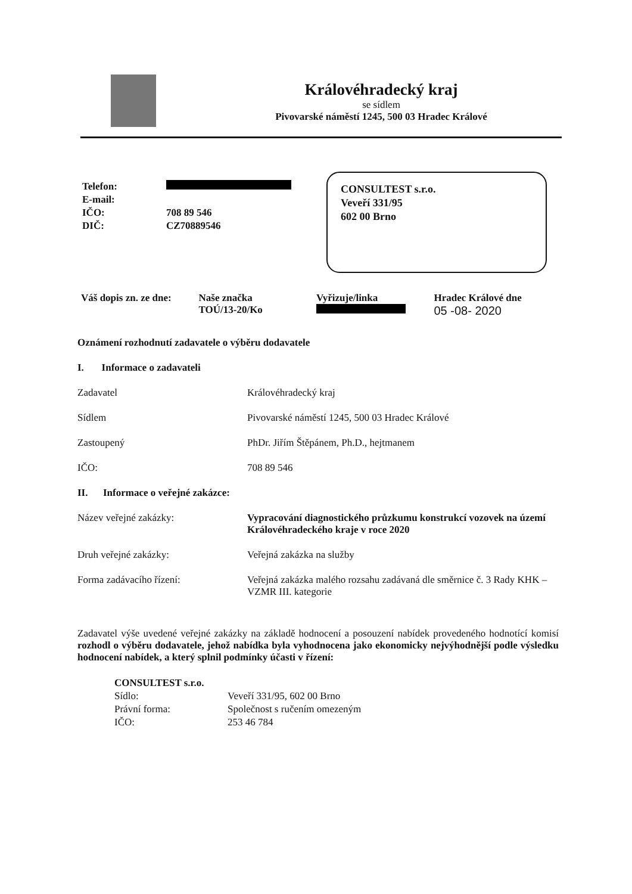Královéhradecký kraj
se sídlem
Pivovarské náměstí 1245, 500 03 Hradec Králové
| Telefon: | |
| E-mail: | |
| IČO: | 708 89 546 |
| DIČ: | CZ70889546 |
CONSULTEST s.r.o.
Veveří 331/95
602 00 Brno
Váš dopis zn. ze dne: Naše značka
TOÚ/13-20/Ko
Vyřizuje/linka
Hradec Králové dne
05 -08- 2020
Oznámení rozhodnutí zadavatele o výběru dodavatele
I. Informace o zadavateli
Zadavatel Královéhradecký kraj
Sídlem Pivovarské náměstí 1245, 500 03 Hradec Králové
Zastoupený PhDr. Jiřím Štěpánem, Ph.D., hejtmanem
IČO: 708 89 546
II. Informace o veřejné zakázce:
Název veřejné zakázky: Vypracování diagnostického průzkumu konstrukcí vozovek na území Královéhradeckého kraje v roce 2020
Druh veřejné zakázky: Veřejná zakázka na služby
Forma zadávacího řízení: Veřejná zakázka malého rozsahu zadávaná dle směrnice č. 3 Rady KHK – VZMR III. kategorie
Zadavatel výše uvedené veřejné zakázky na základě hodnocení a posouzení nabídek provedeného hodnotící komisí rozhodl o výběru dodavatele, jehož nabídka byla vyhodnocena jako ekonomicky nejvýhodnější podle výsledku hodnocení nabídek, a který splnil podmínky účasti v řízení:
CONSULTEST s.r.o.
Sídlo: Veveří 331/95, 602 00 Brno
Právní forma: Společnost s ručením omezeným
IČO: 253 46 784